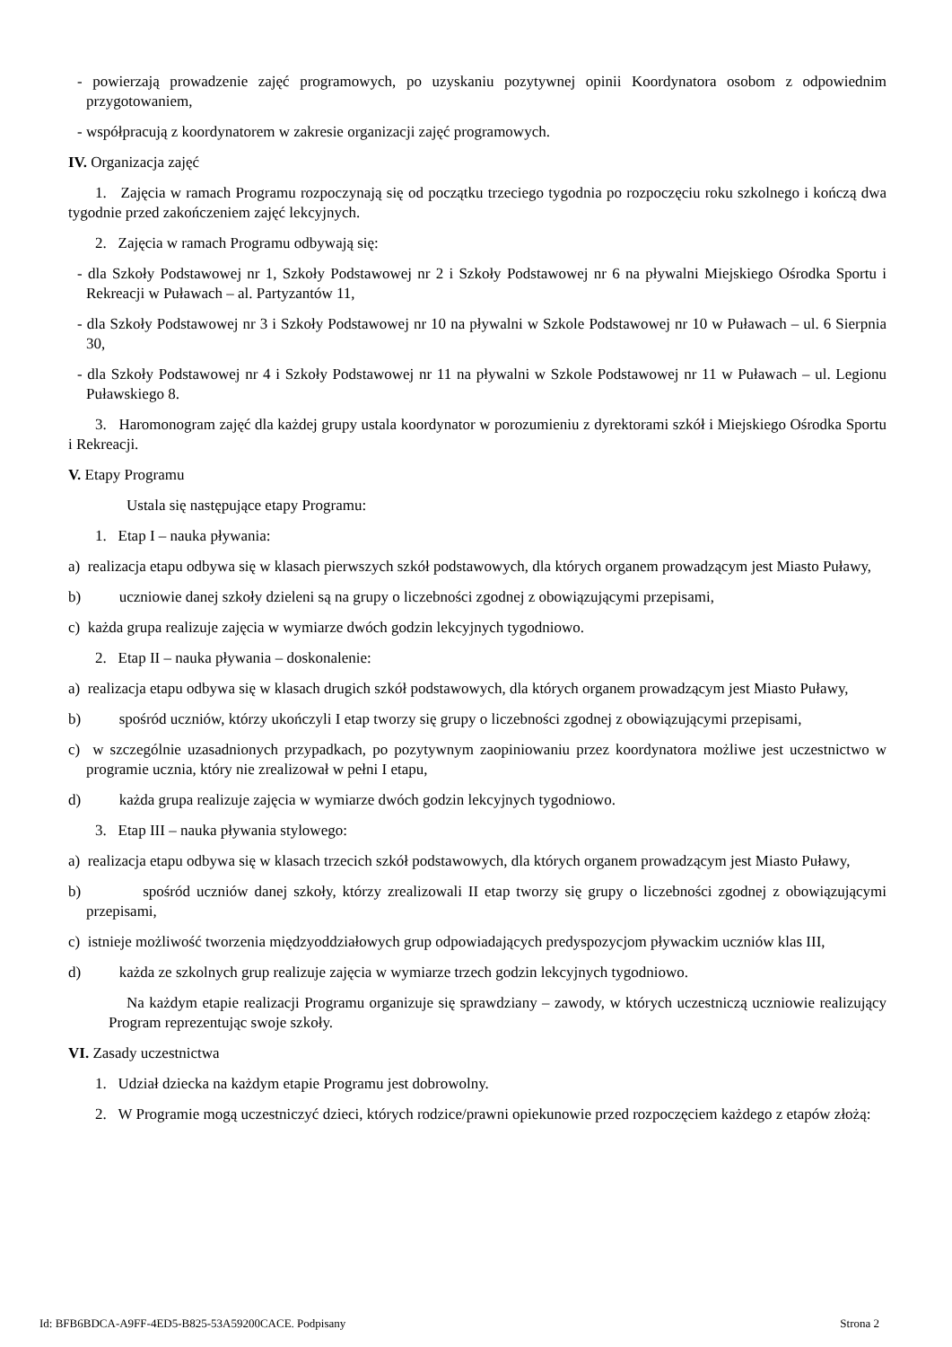- powierzają prowadzenie zajęć programowych, po uzyskaniu pozytywnej opinii Koordynatora osobom z odpowiednim przygotowaniem,
- współpracują z koordynatorem w zakresie organizacji zajęć programowych.
IV. Organizacja zajęć
1. Zajęcia w ramach Programu rozpoczynają się od początku trzeciego tygodnia po rozpoczęciu roku szkolnego i kończą dwa tygodnie przed zakończeniem zajęć lekcyjnych.
2. Zajęcia w ramach Programu odbywają się:
- dla Szkoły Podstawowej nr 1, Szkoły Podstawowej nr 2 i Szkoły Podstawowej nr 6 na pływalni Miejskiego Ośrodka Sportu i Rekreacji w Puławach – al. Partyzantów 11,
- dla Szkoły Podstawowej nr 3 i Szkoły Podstawowej nr 10 na pływalni w Szkole Podstawowej nr 10 w Puławach – ul. 6 Sierpnia 30,
- dla Szkoły Podstawowej nr 4 i Szkoły Podstawowej nr 11 na pływalni w Szkole Podstawowej nr 11 w Puławach – ul. Legionu Puławskiego 8.
3. Haromonogram zajęć dla każdej grupy ustala koordynator w porozumieniu z dyrektorami szkół i Miejskiego Ośrodka Sportu i Rekreacji.
V. Etapy Programu
Ustala się następujące etapy Programu:
1. Etap I – nauka pływania:
a) realizacja etapu odbywa się w klasach pierwszych szkół podstawowych, dla których organem prowadzącym jest Miasto Puławy,
b) uczniowie danej szkoły dzieleni są na grupy o liczebności zgodnej z obowiązującymi przepisami,
c) każda grupa realizuje zajęcia w wymiarze dwóch godzin lekcyjnych tygodniowo.
2. Etap II – nauka pływania – doskonalenie:
a) realizacja etapu odbywa się w klasach drugich szkół podstawowych, dla których organem prowadzącym jest Miasto Puławy,
b) spośród uczniów, którzy ukończyli I etap tworzy się grupy o liczebności zgodnej z obowiązującymi przepisami,
c) w szczególnie uzasadnionych przypadkach, po pozytywnym zaopiniowaniu przez koordynatora możliwe jest uczestnictwo w programie ucznia, który nie zrealizował w pełni I etapu,
d) każda grupa realizuje zajęcia w wymiarze dwóch godzin lekcyjnych tygodniowo.
3. Etap III – nauka pływania stylowego:
a) realizacja etapu odbywa się w klasach trzecich szkół podstawowych, dla których organem prowadzącym jest Miasto Puławy,
b) spośród uczniów danej szkoły, którzy zrealizowali II etap tworzy się grupy o liczebności zgodnej z obowiązującymi przepisami,
c) istnieje możliwość tworzenia międzyoddziałowych grup odpowiadających predyspozycjom pływackim uczniów klas III,
d) każda ze szkolnych grup realizuje zajęcia w wymiarze trzech godzin lekcyjnych tygodniowo.
Na każdym etapie realizacji Programu organizuje się sprawdziany – zawody, w których uczestniczą uczniowie realizujący Program reprezentując swoje szkoły.
VI. Zasady uczestnictwa
1. Udział dziecka na każdym etapie Programu jest dobrowolny.
2. W Programie mogą uczestniczyć dzieci, których rodzice/prawni opiekunowie przed rozpoczęciem każdego z etapów złożą:
Id: BFB6BDCA-A9FF-4ED5-B825-53A59200CACE. Podpisany Strona 2